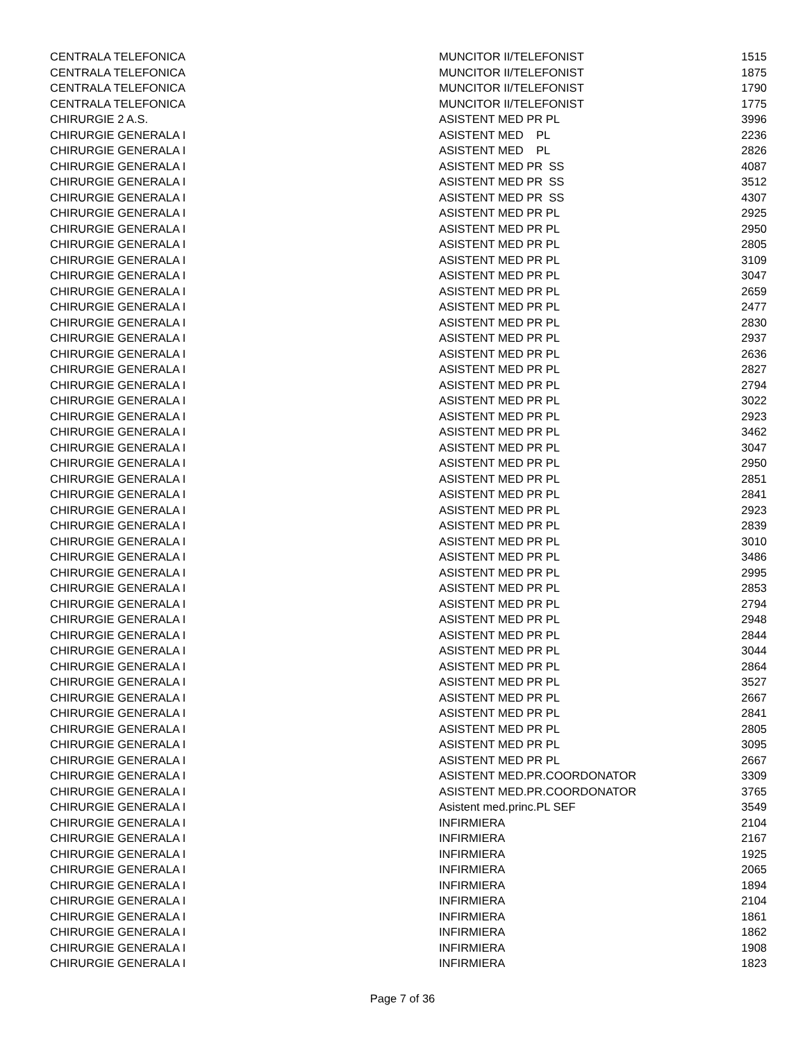| CENTRALA TELEFONICA | MUNCITOR II/TELEFONIST | 1515 |
| CENTRALA TELEFONICA | MUNCITOR II/TELEFONIST | 1875 |
| CENTRALA TELEFONICA | MUNCITOR II/TELEFONIST | 1790 |
| CENTRALA TELEFONICA | MUNCITOR II/TELEFONIST | 1775 |
| CHIRURGIE 2 A.S. | ASISTENT MED PR PL | 3996 |
| CHIRURGIE GENERALA I | ASISTENT MED PL | 2236 |
| CHIRURGIE GENERALA I | ASISTENT MED PL | 2826 |
| CHIRURGIE GENERALA I | ASISTENT MED PR SS | 4087 |
| CHIRURGIE GENERALA I | ASISTENT MED PR SS | 3512 |
| CHIRURGIE GENERALA I | ASISTENT MED PR SS | 4307 |
| CHIRURGIE GENERALA I | ASISTENT MED PR PL | 2925 |
| CHIRURGIE GENERALA I | ASISTENT MED PR PL | 2950 |
| CHIRURGIE GENERALA I | ASISTENT MED PR PL | 2805 |
| CHIRURGIE GENERALA I | ASISTENT MED PR PL | 3109 |
| CHIRURGIE GENERALA I | ASISTENT MED PR PL | 3047 |
| CHIRURGIE GENERALA I | ASISTENT MED PR PL | 2659 |
| CHIRURGIE GENERALA I | ASISTENT MED PR PL | 2477 |
| CHIRURGIE GENERALA I | ASISTENT MED PR PL | 2830 |
| CHIRURGIE GENERALA I | ASISTENT MED PR PL | 2937 |
| CHIRURGIE GENERALA I | ASISTENT MED PR PL | 2636 |
| CHIRURGIE GENERALA I | ASISTENT MED PR PL | 2827 |
| CHIRURGIE GENERALA I | ASISTENT MED PR PL | 2794 |
| CHIRURGIE GENERALA I | ASISTENT MED PR PL | 3022 |
| CHIRURGIE GENERALA I | ASISTENT MED PR PL | 2923 |
| CHIRURGIE GENERALA I | ASISTENT MED PR PL | 3462 |
| CHIRURGIE GENERALA I | ASISTENT MED PR PL | 3047 |
| CHIRURGIE GENERALA I | ASISTENT MED PR PL | 2950 |
| CHIRURGIE GENERALA I | ASISTENT MED PR PL | 2851 |
| CHIRURGIE GENERALA I | ASISTENT MED PR PL | 2841 |
| CHIRURGIE GENERALA I | ASISTENT MED PR PL | 2923 |
| CHIRURGIE GENERALA I | ASISTENT MED PR PL | 2839 |
| CHIRURGIE GENERALA I | ASISTENT MED PR PL | 3010 |
| CHIRURGIE GENERALA I | ASISTENT MED PR PL | 3486 |
| CHIRURGIE GENERALA I | ASISTENT MED PR PL | 2995 |
| CHIRURGIE GENERALA I | ASISTENT MED PR PL | 2853 |
| CHIRURGIE GENERALA I | ASISTENT MED PR PL | 2794 |
| CHIRURGIE GENERALA I | ASISTENT MED PR PL | 2948 |
| CHIRURGIE GENERALA I | ASISTENT MED PR PL | 2844 |
| CHIRURGIE GENERALA I | ASISTENT MED PR PL | 3044 |
| CHIRURGIE GENERALA I | ASISTENT MED PR PL | 2864 |
| CHIRURGIE GENERALA I | ASISTENT MED PR PL | 3527 |
| CHIRURGIE GENERALA I | ASISTENT MED PR PL | 2667 |
| CHIRURGIE GENERALA I | ASISTENT MED PR PL | 2841 |
| CHIRURGIE GENERALA I | ASISTENT MED PR PL | 2805 |
| CHIRURGIE GENERALA I | ASISTENT MED PR PL | 3095 |
| CHIRURGIE GENERALA I | ASISTENT MED PR PL | 2667 |
| CHIRURGIE GENERALA I | ASISTENT MED.PR.COORDONATOR | 3309 |
| CHIRURGIE GENERALA I | ASISTENT MED.PR.COORDONATOR | 3765 |
| CHIRURGIE GENERALA I | Asistent med.princ.PL SEF | 3549 |
| CHIRURGIE GENERALA I | INFIRMIERA | 2104 |
| CHIRURGIE GENERALA I | INFIRMIERA | 2167 |
| CHIRURGIE GENERALA I | INFIRMIERA | 1925 |
| CHIRURGIE GENERALA I | INFIRMIERA | 2065 |
| CHIRURGIE GENERALA I | INFIRMIERA | 1894 |
| CHIRURGIE GENERALA I | INFIRMIERA | 2104 |
| CHIRURGIE GENERALA I | INFIRMIERA | 1861 |
| CHIRURGIE GENERALA I | INFIRMIERA | 1862 |
| CHIRURGIE GENERALA I | INFIRMIERA | 1908 |
| CHIRURGIE GENERALA I | INFIRMIERA | 1823 |
Page 7 of 36